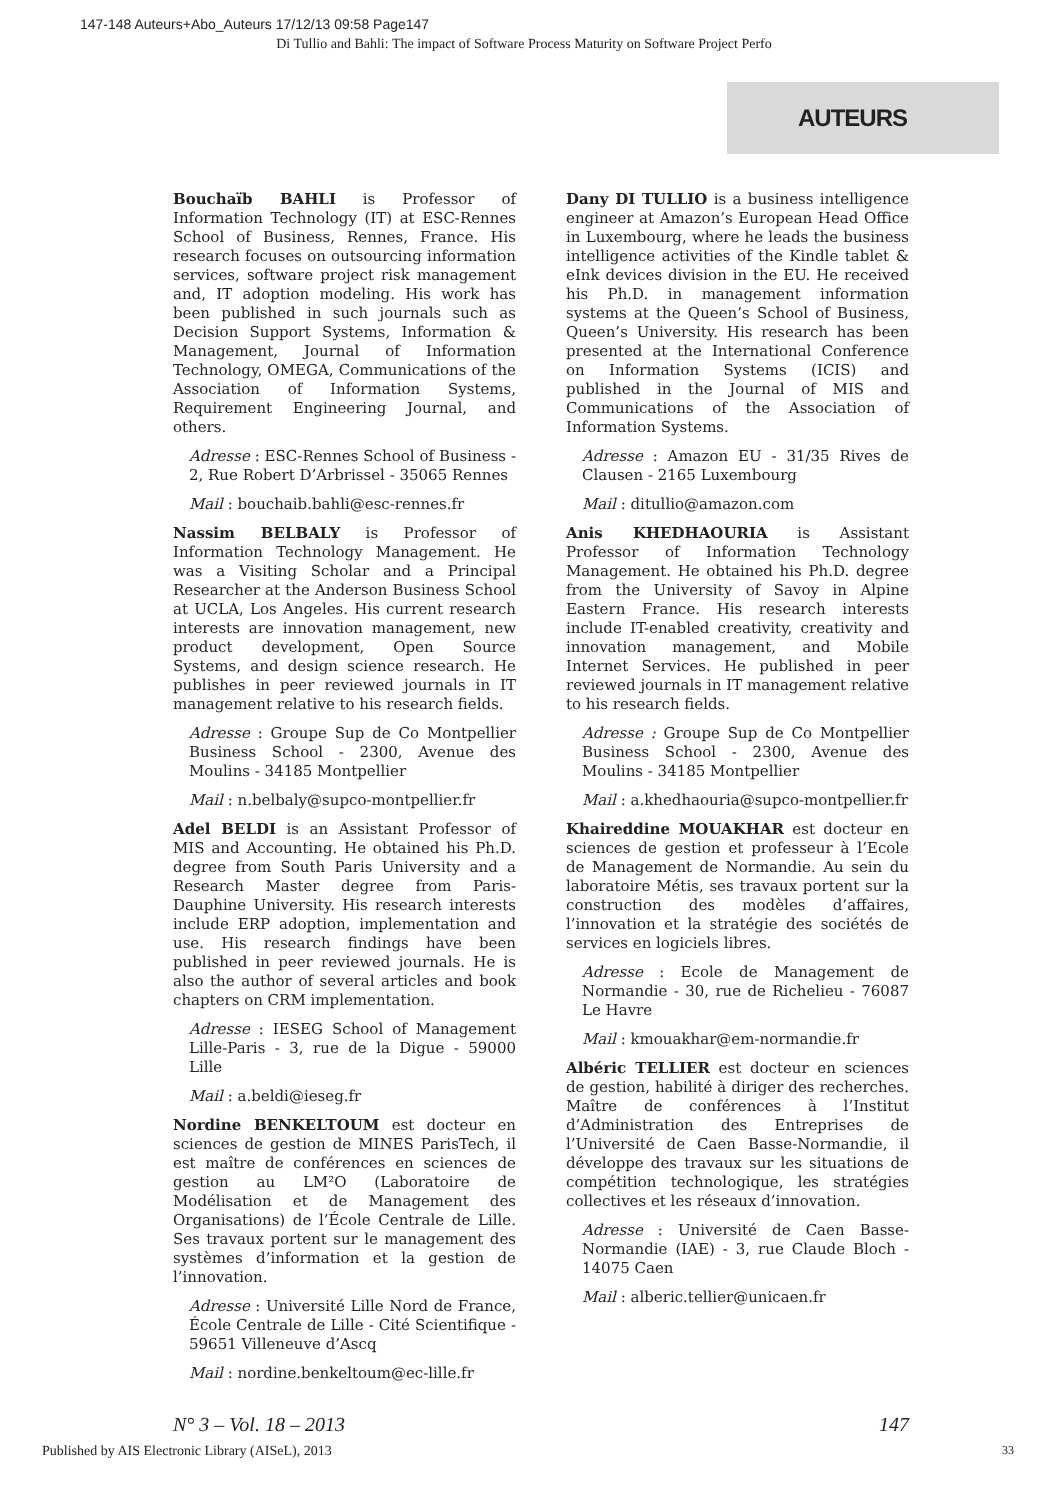147-148 Auteurs+Abo_Auteurs 17/12/13 09:58 Page147
Di Tullio and Bahli: The impact of Software Process Maturity on Software Project Perfo
AUTEURS
Bouchaïb BAHLI is Professor of Information Technology (IT) at ESC-Rennes School of Business, Rennes, France. His research focuses on outsourcing information services, software project risk management and, IT adoption modeling. His work has been published in such journals such as Decision Support Systems, Information & Management, Journal of Information Technology, OMEGA, Communications of the Association of Information Systems, Requirement Engineering Journal, and others.
Adresse : ESC-Rennes School of Business - 2, Rue Robert D’Arbrissel - 35065 Rennes
Mail : bouchaib.bahli@esc-rennes.fr
Nassim BELBALY is Professor of Information Technology Management. He was a Visiting Scholar and a Principal Researcher at the Anderson Business School at UCLA, Los Angeles. His current research interests are innovation management, new product development, Open Source Systems, and design science research. He publishes in peer reviewed journals in IT management relative to his research fields.
Adresse : Groupe Sup de Co Montpellier Business School - 2300, Avenue des Moulins - 34185 Montpellier
Mail : n.belbaly@supco-montpellier.fr
Adel BELDI is an Assistant Professor of MIS and Accounting. He obtained his Ph.D. degree from South Paris University and a Research Master degree from Paris-Dauphine University. His research interests include ERP adoption, implementation and use. His research findings have been published in peer reviewed journals. He is also the author of several articles and book chapters on CRM implementation.
Adresse : IESEG School of Management Lille-Paris - 3, rue de la Digue - 59000 Lille
Mail : a.beldi@ieseg.fr
Nordine BENKELTOUM est docteur en sciences de gestion de MINES ParisTech, il est maître de conférences en sciences de gestion au LM²O (Laboratoire de Modélisation et de Management des Organisations) de l’École Centrale de Lille. Ses travaux portent sur le management des systèmes d’information et la gestion de l’innovation.
Adresse : Université Lille Nord de France, École Centrale de Lille - Cité Scientifique - 59651 Villeneuve d’Ascq
Mail : nordine.benkeltoum@ec-lille.fr
Dany DI TULLIO is a business intelligence engineer at Amazon’s European Head Office in Luxembourg, where he leads the business intelligence activities of the Kindle tablet & eInk devices division in the EU. He received his Ph.D. in management information systems at the Queen’s School of Business, Queen’s University. His research has been presented at the International Conference on Information Systems (ICIS) and published in the Journal of MIS and Communications of the Association of Information Systems.
Adresse : Amazon EU - 31/35 Rives de Clausen - 2165 Luxembourg
Mail : ditullio@amazon.com
Anis KHEDHAOURIA is Assistant Professor of Information Technology Management. He obtained his Ph.D. degree from the University of Savoy in Alpine Eastern France. His research interests include IT-enabled creativity, creativity and innovation management, and Mobile Internet Services. He published in peer reviewed journals in IT management relative to his research fields.
Adresse : Groupe Sup de Co Montpellier Business School - 2300, Avenue des Moulins - 34185 Montpellier
Mail : a.khedhaouria@supco-montpellier.fr
Khaireddine MOUAKHAR est docteur en sciences de gestion et professeur à l’Ecole de Management de Normandie. Au sein du laboratoire Métis, ses travaux portent sur la construction des modèles d’affaires, l’innovation et la stratégie des sociétés de services en logiciels libres.
Adresse : Ecole de Management de Normandie - 30, rue de Richelieu - 76087 Le Havre
Mail : kmouakhar@em-normandie.fr
Albéric TELLIER est docteur en sciences de gestion, habilité à diriger des recherches. Maître de conférences à l’Institut d’Administration des Entreprises de l’Université de Caen Basse-Normandie, il développe des travaux sur les situations de compétition technologique, les stratégies collectives et les réseaux d’innovation.
Adresse : Université de Caen Basse-Normandie (IAE) - 3, rue Claude Bloch - 14075 Caen
Mail : alberic.tellier@unicaen.fr
N° 3 – Vol. 18 – 2013 147
Published by AIS Electronic Library (AISeL), 2013
33